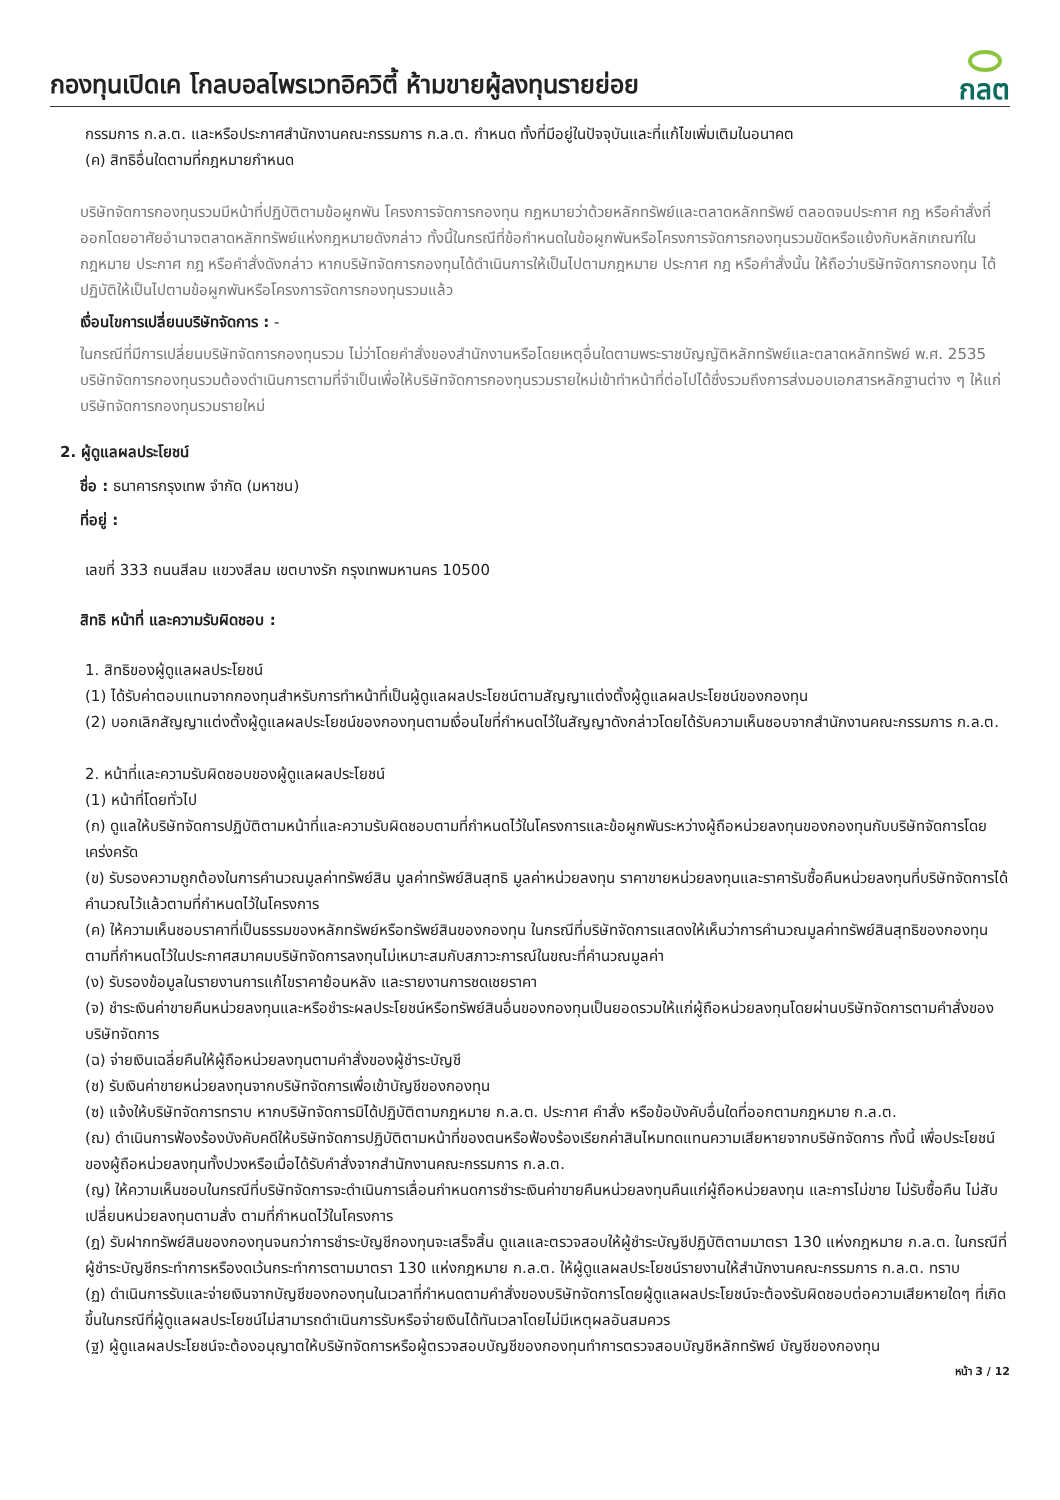กองทุนเปิดเค โกลบอลไพรเวทอิควิตี้ ห้ามขายผู้ลงทุนรายย่อย
กลต
กรรมการ ก.ล.ต. และหรือประกาศสำนักงานคณะกรรมการ ก.ล.ต. กำหนด ทั้งที่มีอยู่ในปัจจุบันและที่แก้ไขเพิ่มเติมในอนาคต
(ค) สิทธิอื่นใดตามที่กฎหมายกำหนด
บริษัทจัดการกองทุนรวมมีหน้าที่ปฏิบัติตามข้อผูกพัน โครงการจัดการกองทุน กฎหมายว่าด้วยหลักทรัพย์และตลาดหลักทรัพย์ ตลอดจนประกาศ กฎ หรือคำสั่งที่ออกโดยอาศัยอำนาจตลาดหลักทรัพย์แห่งกฎหมายดังกล่าว ทั้งนี้ในกรณีที่ข้อกำหนดในข้อผูกพันหรือโครงการจัดการกองทุนรวมขัดหรือแย้งกับหลักเกณฑ์ในกฎหมาย ประกาศ กฎ หรือคำสั่งดังกล่าว หากบริษัทจัดการกองทุนได้ดำเนินการให้เป็นไปตามกฎหมาย ประกาศ กฎ หรือคำสั่งนั้น ให้ถือว่าบริษัทจัดการกองทุน ได้ปฏิบัติให้เป็นไปตามข้อผูกพันหรือโครงการจัดการกองทุนรวมแล้ว
เงื่อนไขการเปลี่ยนบริษัทจัดการ : -
ในกรณีที่มีการเปลี่ยนบริษัทจัดการกองทุนรวม ไม่ว่าโดยคำสั่งของสำนักงานหรือโดยเหตุอื่นใดตามพระราชบัญญัติหลักทรัพย์และตลาดหลักทรัพย์ พ.ศ. 2535 บริษัทจัดการกองทุนรวมต้องดำเนินการตามที่จำเป็นเพื่อให้บริษัทจัดการกองทุนรวมรายใหม่เข้าทำหน้าที่ต่อไปได้ซึ่งรวมถึงการส่งมอบเอกสารหลักฐานต่าง ๆ ให้แก่บริษัทจัดการกองทุนรวมรายใหม่
2. ผู้ดูแลผลประโยชน์
ชื่อ : ธนาคารกรุงเทพ จำกัด (มหาชน)
ที่อยู่ :
เลขที่ 333 ถนนสีลม แขวงสีลม เขตบางรัก กรุงเทพมหานคร 10500
สิทธิ หน้าที่ และความรับผิดชอบ :
1. สิทธิของผู้ดูแลผลประโยชน์
(1) ได้รับค่าตอบแทนจากกองทุนสำหรับการทำหน้าที่เป็นผู้ดูแลผลประโยชน์ตามสัญญาแต่งตั้งผู้ดูแลผลประโยชน์ของกองทุน
(2) บอกเลิกสัญญาแต่งตั้งผู้ดูแลผลประโยชน์ของกองทุนตามเงื่อนไขที่กำหนดไว้ในสัญญาดังกล่าวโดยได้รับความเห็นชอบจากสำนักงานคณะกรรมการ ก.ล.ต.
2. หน้าที่และความรับผิดชอบของผู้ดูแลผลประโยชน์
(1) หน้าที่โดยทั่วไป
(ก) ดูแลให้บริษัทจัดการปฏิบัติตามหน้าที่และความรับผิดชอบตามที่กำหนดไว้ในโครงการและข้อผูกพันระหว่างผู้ถือหน่วยลงทุนของกองทุนกับบริษัทจัดการโดยเคร่งครัด
(ข) รับรองความถูกต้องในการคำนวณมูลค่าทรัพย์สิน มูลค่าทรัพย์สินสุทธิ มูลค่าหน่วยลงทุน ราคาขายหน่วยลงทุนและราคารับซื้อคืนหน่วยลงทุนที่บริษัทจัดการได้คำนวณไว้แล้วตามที่กำหนดไว้ในโครงการ
(ค) ให้ความเห็นชอบราคาที่เป็นธรรมของหลักทรัพย์หรือทรัพย์สินของกองทุน ในกรณีที่บริษัทจัดการแสดงให้เห็นว่าการคำนวณมูลค่าทรัพย์สินสุทธิของกองทุนตามที่กำหนดไว้ในประกาศสมาคมบริษัทจัดการลงทุนไม่เหมาะสมกับสภาวะการณ์ในขณะที่คำนวณมูลค่า
(ง) รับรองข้อมูลในรายงานการแก้ไขราคาย้อนหลัง และรายงานการชดเชยราคา
(จ) ชำระเงินค่าขายคืนหน่วยลงทุนและหรือชำระผลประโยชน์หรือทรัพย์สินอื่นของกองทุนเป็นยอดรวมให้แก่ผู้ถือหน่วยลงทุนโดยผ่านบริษัทจัดการตามคำสั่งของบริษัทจัดการ
(ฉ) จ่ายเงินเฉลี่ยคืนให้ผู้ถือหน่วยลงทุนตามคำสั่งของผู้ชำระบัญชี
(ช) รับเงินค่าขายหน่วยลงทุนจากบริษัทจัดการเพื่อเข้าบัญชีของกองทุน
(ซ) แจ้งให้บริษัทจัดการทราบ หากบริษัทจัดการมิได้ปฏิบัติตามกฎหมาย ก.ล.ต. ประกาศ คำสั่ง หรือข้อบังคับอื่นใดที่ออกตามกฎหมาย ก.ล.ต.
(ฌ) ดำเนินการฟ้องร้องบังคับคดีให้บริษัทจัดการปฏิบัติตามหน้าที่ของตนหรือฟ้องร้องเรียกค่าสินไหมทดแทนความเสียหายจากบริษัทจัดการ ทั้งนี้ เพื่อประโยชน์ของผู้ถือหน่วยลงทุนทั้งปวงหรือเมื่อได้รับคำสั่งจากสำนักงานคณะกรรมการ ก.ล.ต.
(ญ) ให้ความเห็นชอบในกรณีที่บริษัทจัดการจะดำเนินการเลื่อนกำหนดการชำระเงินค่าขายคืนหน่วยลงทุนคืนแก่ผู้ถือหน่วยลงทุน และการไม่ขาย ไม่รับซื้อคืน ไม่สับเปลี่ยนหน่วยลงทุนตามสั่ง ตามที่กำหนดไว้ในโครงการ
(ฎ) รับฝากทรัพย์สินของกองทุนจนกว่าการชำระบัญชีกองทุนจะเสร็จสิ้น ดูแลและตรวจสอบให้ผู้ชำระบัญชีปฏิบัติตามมาตรา 130 แห่งกฎหมาย ก.ล.ต. ในกรณีที่ผู้ชำระบัญชีกระทำการหรืองดเว้นกระทำการตามมาตรา 130 แห่งกฎหมาย ก.ล.ต. ให้ผู้ดูแลผลประโยชน์รายงานให้สำนักงานคณะกรรมการ ก.ล.ต. ทราบ
(ฏ) ดำเนินการรับและจ่ายเงินจากบัญชีของกองทุนในเวลาที่กำหนดตามคำสั่งของบริษัทจัดการโดยผู้ดูแลผลประโยชน์จะต้องรับผิดชอบต่อความเสียหายใดๆ ที่เกิดขึ้นในกรณีที่ผู้ดูแลผลประโยชน์ไม่สามารถดำเนินการรับหรือจ่ายเงินได้ทันเวลาโดยไม่มีเหตุผลอันสมควร
(ฐ) ผู้ดูแลผลประโยชน์จะต้องอนุญาตให้บริษัทจัดการหรือผู้ตรวจสอบบัญชีของกองทุนทำการตรวจสอบบัญชีหลักทรัพย์ บัญชีของกองทุน
หน้า 3 / 12